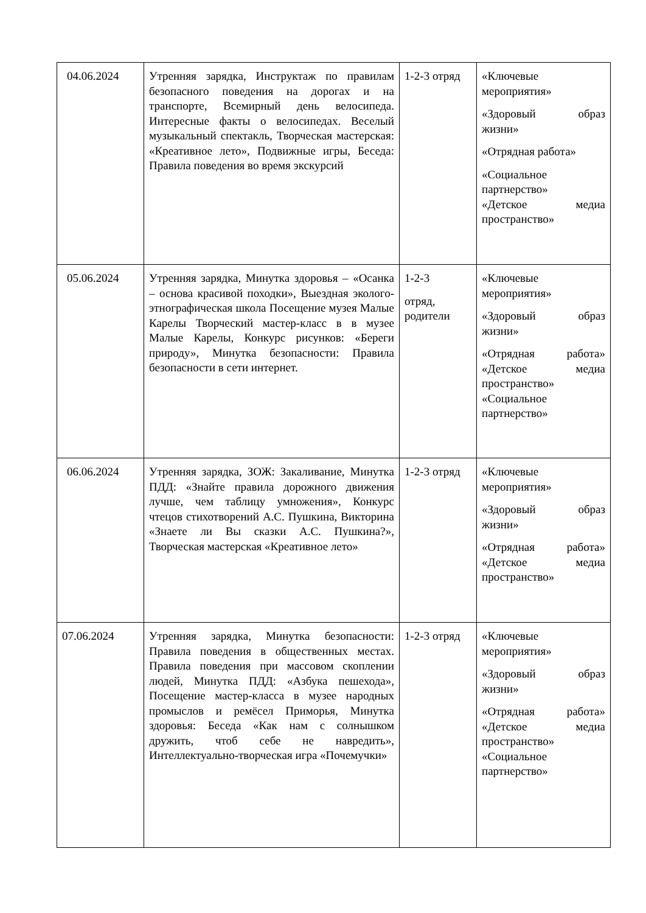| 04.06.2024 | Утренняя зарядка, Инструктаж по правилам безопасного поведения на дорогах и на транспорте, Всемирный день велосипеда. Интересные факты о велосипедах. Веселый музыкальный спектакль, Творческая мастерская: «Креативное лето», Подвижные игры, Беседа: Правила поведения во время экскурсий | 1-2-3 отряд | «Ключевые мероприятия» «Здоровый образ жизни» «Отрядная работа» «Социальное партнерство» «Детское медиа пространство» |
| 05.06.2024 | Утренняя зарядка, Минутка здоровья – «Осанка – основа красивой походки», Выездная эколого-этнографическая школа Посещение музея Малые Карелы Творческий мастер-класс в в музее Малые Карелы, Конкурс рисунков: «Береги природу», Минутка безопасности: Правила безопасности в сети интернет. | 1-2-3 отряд, родители | «Ключевые мероприятия» «Здоровый образ жизни» «Отрядная работа» «Детское медиа пространство» «Социальное партнерство» |
| 06.06.2024 | Утренняя зарядка, ЗОЖ: Закаливание, Минутка ПДД: «Знайте правила дорожного движения лучше, чем таблицу умножения», Конкурс чтецов стихотворений А.С. Пушкина, Викторина «Знаете ли Вы сказки А.С. Пушкина?», Творческая мастерская «Креативное лето» | 1-2-3 отряд | «Ключевые мероприятия» «Здоровый образ жизни» «Отрядная работа» «Детское медиа пространство» |
| 07.06.2024 | Утренняя зарядка, Минутка безопасности: Правила поведения в общественных местах. Правила поведения при массовом скоплении людей, Минутка ПДД: «Азбука пешехода», Посещение мастер-класса в музее народных промыслов и ремёсел Приморья, Минутка здоровья: Беседа «Как нам с солнышком дружить, чтоб себе не навредить», Интеллектуально-творческая игра «Почемучки» | 1-2-3 отряд | «Ключевые мероприятия» «Здоровый образ жизни» «Отрядная работа» «Детское медиа пространство» «Социальное партнерство» |